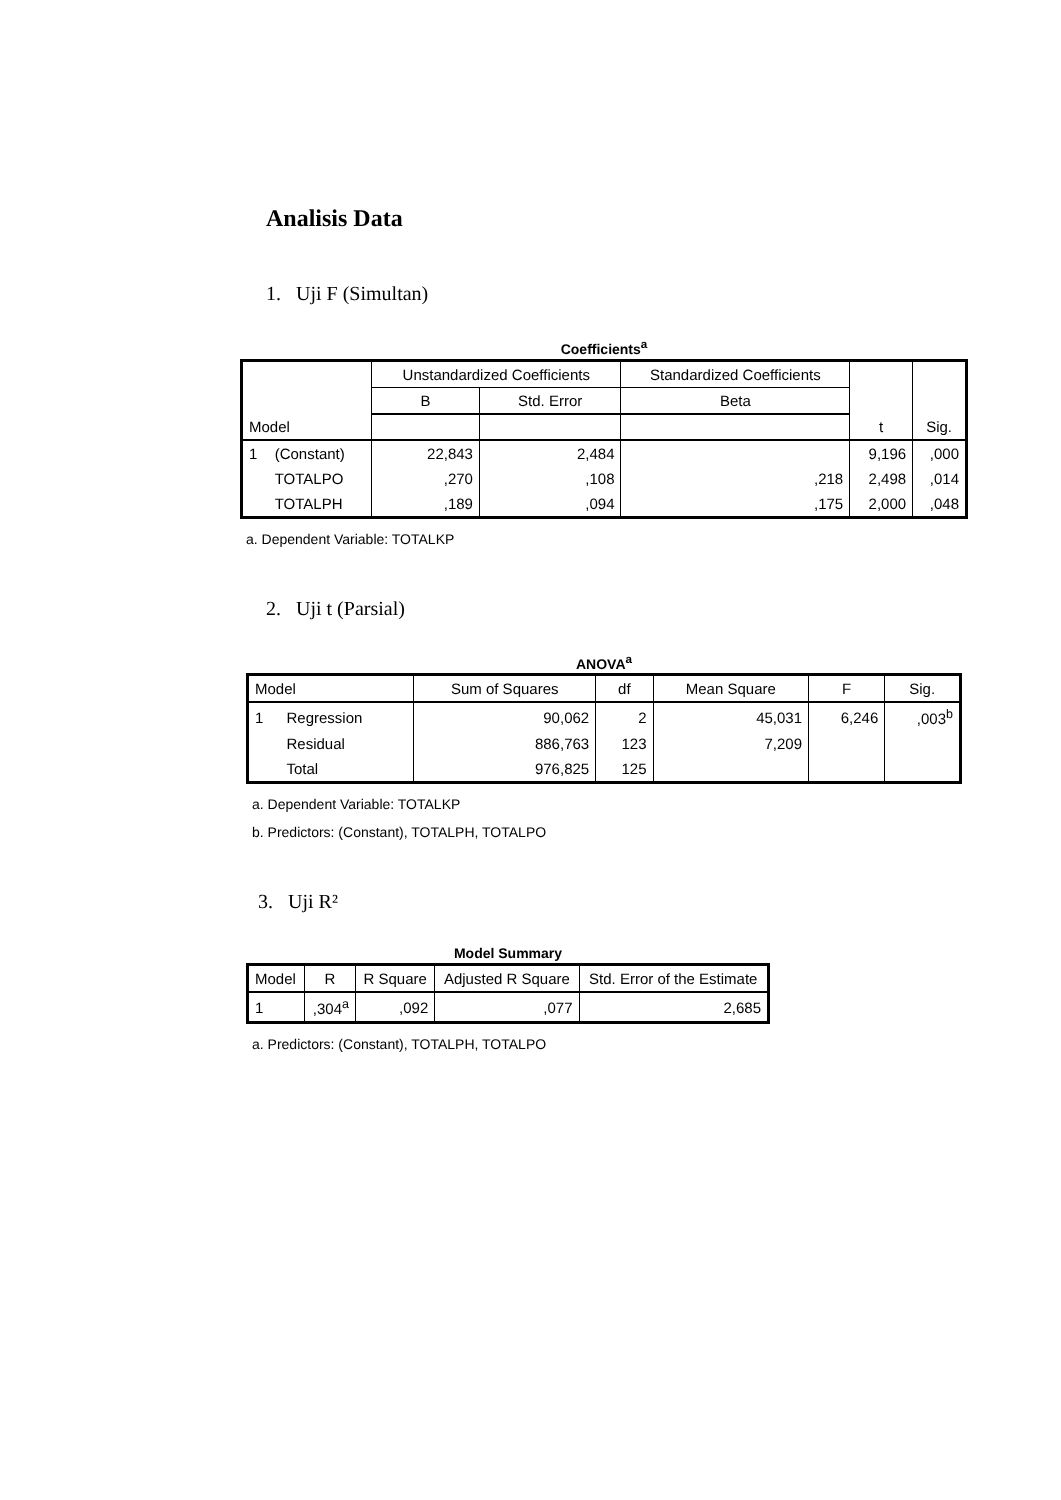Analisis Data
1. Uji F (Simultan)
Coefficients<sup>a</sup>
| | | Unstandardized Coefficients | | Standardized Coefficients | | |
| --- | --- | --- | --- | --- | --- | --- |
| | | B | Std. Error | Beta | | |
| Model | | | | | t | Sig. |
| 1 | (Constant) | 22,843 | 2,484 | | 9,196 | ,000 |
| | TOTALPO | ,270 | ,108 | ,218 | 2,498 | ,014 |
| | TOTALPH | ,189 | ,094 | ,175 | 2,000 | ,048 |
a. Dependent Variable: TOTALKP
2. Uji t (Parsial)
ANOVA<sup>a</sup>
| Model | | Sum of Squares | df | Mean Square | F | Sig. |
| --- | --- | --- | --- | --- | --- | --- |
| 1 | Regression | 90,062 | 2 | 45,031 | 6,246 | ,003<sup>b</sup> |
| | Residual | 886,763 | 123 | 7,209 | | |
| | Total | 976,825 | 125 | | | |
a. Dependent Variable: TOTALKP
b. Predictors: (Constant), TOTALPH, TOTALPO
3. Uji R²
Model Summary
| Model | R | R Square | Adjusted R Square | Std. Error of the Estimate |
| --- | --- | --- | --- | --- |
| 1 | ,304<sup>a</sup> | ,092 | ,077 | 2,685 |
a. Predictors: (Constant), TOTALPH, TOTALPO